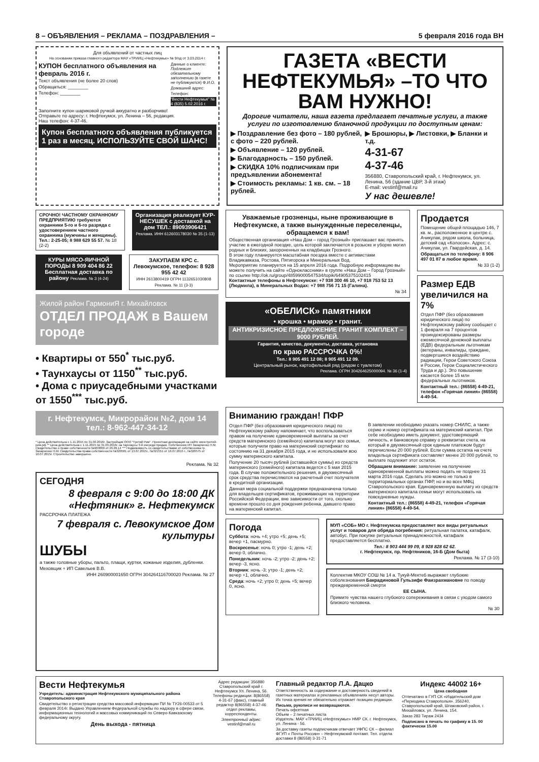8 – ОБЪЯВЛЕНИЯ – РЕКЛАМА – ПОЗДРАВЛЕНИЯ – 5 февраля 2016 года ВН
Для объявлений от частных лиц
На основании приказа главного редактора МАУ «ТРИИЦ «Нефтекумье» № 9/од от 3.03.2014 г.
КУПОН бесплатного объявления на февраль 2016 г.
Текст объявления (не более 20 слов)
Обращаться: ________
Телефон: ________
Данные о клиенте: Подлежит обязательному заполнению (в газете не публикуются) Ф.И.О.
Домашний адрес:
Телефон:
"Вести Нефтекумья" № 4 (835) 5.02.2016 г.
Заполните купон шариковой ручкой аккуратно и разборчиво!
Отправьте по адресу: г. Нефтекумск, ул. Ленина – 56, редакция.
Наш телефон: 4-37-46.
Купон бесплатного объявления публикуется 1 раз в месяц. ИСПОЛЬЗУЙТЕ СВОЙ ШАНС!
ГАЗЕТА «ВЕСТИ НЕФТЕКУМЬЯ» –ТО ЧТО ВАМ НУЖНО!
Дорогие читатели, наша газета предлагает печатные услуги, а также услуги по изготовлению бланочной продукции по доступным ценам:
▶ Поздравление без фото – 180 рублей, с фото – 220 рублей.
▶ Объявление – 120 рублей.
▶ Благодарность – 150 рублей.
▶ СКИДКА 10% подписчикам при предъявлении абонемента!
▶ Стоимость рекламы: 1 кв. см. – 18 рублей.
▶ Брошюры, ▶ Листовки, ▶ Бланки и т.д.
4-31-67
4-37-46
356880, Ставропольский край, г. Нефтекумск, ул. Ленина, 56 (здание ЦВР, 3-й этаж)
E-mail: vestinf@mail.ru
У нас дешевле!
СРОЧНО! ЧАСТНОМУ ОХРАННОМУ ПРЕДПРИЯТИЮ требуются охранники 5-го и 6-го разряда с удостоверением частного охранника (мужчины и женщины). Тел.: 2-25-05; 8 988 629 55 57. № 18 (2-2)
Организация реализует КУР-НЕСУШЕК с доставкой на дом ТЕЛ.: 89093906421
Реклама. ИНН 612603178030 № 35 (1-13)
КУРЫ МЯСО-ЯИЧНОЙ ПОРОДЫ 8 909 404 86 22 Бесплатная доставка по району Реклама. № 3 (4-24)
ЗАКУПАЕМ КРС с. Левокумское, телефон: 8 928 955 42 42
ИНН 2613800419 ОГРН 1132651030808 Реклама. № 11 (3-3)
Жилой район ГармониЯ г. Михайловск
ОТДЕЛ ПРОДАЖ в Вашем городе
• Квартиры от 550<sup>*</sup> тыс.руб.
• Таунхаусы от 1150<sup>**</sup> тыс.руб.
• Дома с приусадебными участками от 1550<sup>***</sup> тыс.руб.
г. Нефтекумск, Микрорайон №2, дом 14
тел.: 8-962-447-34-12
* Цена действительна с 1.11.2015 по 31.03.2016г. Застройщик ООО "Третий Рим". Проектная декларация на сайте www.третий-рим.рф ** Цена действительна с 1.11.2015 по 31.03.2016г. на таунхаусы 3-й очереди продаж. Собственник ИП Захарченко Н.М. Свидетельство о праве собственности №903000 от 26.09.14 *** Недвижимость со свидетельствами от собственника гр. Захарченко Н.М. Свидетельства права собственности №320581 от 13.07.2015г., №321551 от 16.07.2015 г., №320575 от 10.07.2015г. Строительство завершено.
Реклама. № 32
СЕГОДНЯ
8 февраля с 9:00 до 18:00 ДК «Нефтяник» г. Нефтекумск
РАССРОЧКА ПЛАТЕЖА
7 февраля с. Левокумское Дом культуры
ШУБЫ
а также головные уборы, пальто, плащи, куртки, кожаные изделия, дубленки.
Меховщик + ИП Савельев В.В.
ИНН 260900001650 ОГРН 304264116700020 Реклама. № 27
Уважаемые грозненцы, ныне проживающие в Нефтекумске, а также вынужденные переселенцы, обращаемся к вам!
Общественная организация «Наш Дом – город Грозный» приглашает вас принять участие в ежегодной поездке, цель которой заключается в розыске и уборке могил родных и близких, захороненных на кладбищах Грозного.
В этом году планируется масштабная поездка вместе с активистами Владикавказа, Ростова, Пятигорска и Минеральных Вод.
Мероприятие планируется на 15 апреля 2016 года. Подробную информацию вы можете получить на сайте «Одноклассники» в группе «Наш Дом – Город Грозный» по ссылке http://ok.ru/group/48599000547534/topik/64905375102415
Контактные телефоны в Нефтекумске: +7 938 300 46 10, +7 918 753 52 13 (Людмила), в Минеральных Водах: +7 988 756 71 15 (Галина).
№ 34
«ОБЕЛИСК» памятники
• крошка • мрамор • гранит.
АНТИКРИЗИСНОЕ ПРЕДЛОЖЕНИЕ ГРАНИТ КОМПЛЕКТ – 9000 РУБЛЕЙ.
Гарантия, качество, документы, доставка, установка
по краю РАССРОЧКА 0%!
Тел.: 8 905 491 12 08; 8 905 491 12 09.
Центральный рынок, картофельный ряд (рядом с туалетом)
Реклама. ОГРН 304264625000094. № 36 (1-4)
Продается
Помещение общей площадью 146, 7 кв. м., расположенное в центре с. Ачикулак, рядом школа, больница, детский сад «Колосок». Адрес: с. Ачикулак, ул. Гвардейская, д. 14.
Обращаться по телефону: 8 906 497 01 87 в любое время.
№ 33 (1-2)
Размер ЕДВ увеличился на 7%
Отдел ПФР (без образования юридического лица) по Нефтекумскому району сообщает с 1 февраля на 7 процентов проиндексированы размеры ежемесячной денежной выплаты (ЕДВ) федеральным льготникам (ветераны, инвалиды, граждане, подвергшиеся воздействию радиации, Герои Советского Союза и России, Герои Социалистического Труда и др.). Это повышение касается более 15 млн федеральных льготников.
Контактный тел.: (86558) 4-49-21, телефон «Горячая линия» (86558) 4-49-54.
Вниманию граждан! ПФР
Отдел ПФР (без образования юридического лица) по Нефтекумскому району напоминает, что воспользоваться правом на получение единовременной выплаты за счет средств материнского (семейного) капитала могут все семьи, которые получили право на материнский сертификат по состоянию на 31 декабря 2015 года, и не использовали всю сумму материнского капитала.
Получение 20 тысяч рублей (оставшейся суммы) из средств материнского (семейного) капитала ведется с 5 мая 2015 года. В случае положительного решения, в двухмесячный срок средства перечисляются на расчетный счет получателя в кредитной организации.
Данная мера социальной поддержки предназначена только для владельцев сертификатов, проживающих на территории Российской Федерации, вне зависимости от того, сколько времени прошло со дня рождения ребенка, давшего право на материнский капитал.
В заявлении необходимо указать номер СНИЛС, а также серию и номер сертификата на материнский капитал. При себе необходимо иметь документ, удостоверяющий личность, и банковскую справку о реквизитах счета, на который в двухмесячный срок единым платежом будут перечислены 20 000 рублей. Если сумма остатка на счете владельца сертификата составляет менее 20 000 рублей, то выплате подлежит этот остаток.
Обращаем внимание: заявление на получение единовременной выплаты можно подать не позднее 31 марта 2016 года. Сделать это можно не только в территориальных органах ПФР, но и во всех МФЦ Ставропольского края. Единовременную выплату из средств материнского капитала семьи могут использовать на повседневные нужды.
Контактный тел.: (86558) 4-49-21, телефон «Горячая линия» (86558) 4-49-54.
Погода
Суббота: ночь +4; утро +5; день +5; вечер +1, пасмурно.
Воскресенье: ночь 0; утро -1; день +2; вечер 0, облачно.
Понедельник: ночь -2; утро -2; день +2; вечер -3, ясно.
Вторник: ночь -3; утро -1; день +2; вечер +1, облачно.
Среда: ночь +2; утро 0; день +5; вечер 0, ясно.
МУП «СОБ» МО г. Нефтекумска предоставляет все виды ритуальных услуг и товаров для обряда погребения: ритуальная палатка, катафалк, автобус. При покупке ритуальных принадлежностей, катафалк предоставляется бесплатно.
Тел.: 8 903 444 99 09, 8 928 828 62 62.
г. Нефтекумск, пр. Нефтяников, 16-Б (Дом быта)
Реклама. № 17 (3-10)
Коллектив МКОУ СОШ № 14 а. Тукуй-Мектеб выражает глубокие соболезнования Бакрадиновой Гульзифе Фаизрахмановне по поводу преждевременной смерти
ЕЕ СЫНА.
Примите чувства нашего глубокого сопереживания в связи с уходом самого близкого человека.
№ 30
Вести Нефтекумья
Учредитель: администрация Нефтекумского муниципального района Ставропольского края
Свидетельство о регистрации средства массовой информации ПИ № ТУ26-00533 от 5 февраля 2014г. Выдано Управлением Федеральной службы по надзору в сфере связи, информационных технологий и массовых коммуникаций по Северо-Кавказскому федеральному округу.
День выхода - пятница
Адрес редакции: 356880 Ставропольский край г. Нефтекумск Ул. Ленина, 56. Телефоны редакции: 8(86558) 4-31-67 (факс), главный редактор 8(86558) 4-37-46 отдел рекламы, корреспонденты.
Электронный адрес: vestinf@mail.ru
Главный редактор Л.А. Дацко
Ответственность за содержание и достоверность сведений в газетных материалах и рекламных объявлениях несут авторы. Их точка зрения не обязательно отражает позицию редакции.
Письма, рукописи не возвращаются.
Печать офсетная
Объем – 2 печатных листа
Издатель: МАУ «ТРИИЦ «Нефтекумье» НМР СК. г. Нефтекумск, ул. Ленина - 56.
За доставку газеты подписчикам отвечает УФПС СК – филиал ФГУП « Почты России» – Нефтекумский почтамт. Тел. отдела доставки 8 (86558) 3-31-71
Индекс 44002 16+
Цена свободная
Отпечатано в ГУП СК «Издательский дом «Периодика Ставрополья». 356240, Ставропольский край, Шпаковский район, г. Михайловск, ул. Ленина, 154.
Заказ 283 Тираж 2434
Подписано в печать по графику в 15. 00 фактически 15.00